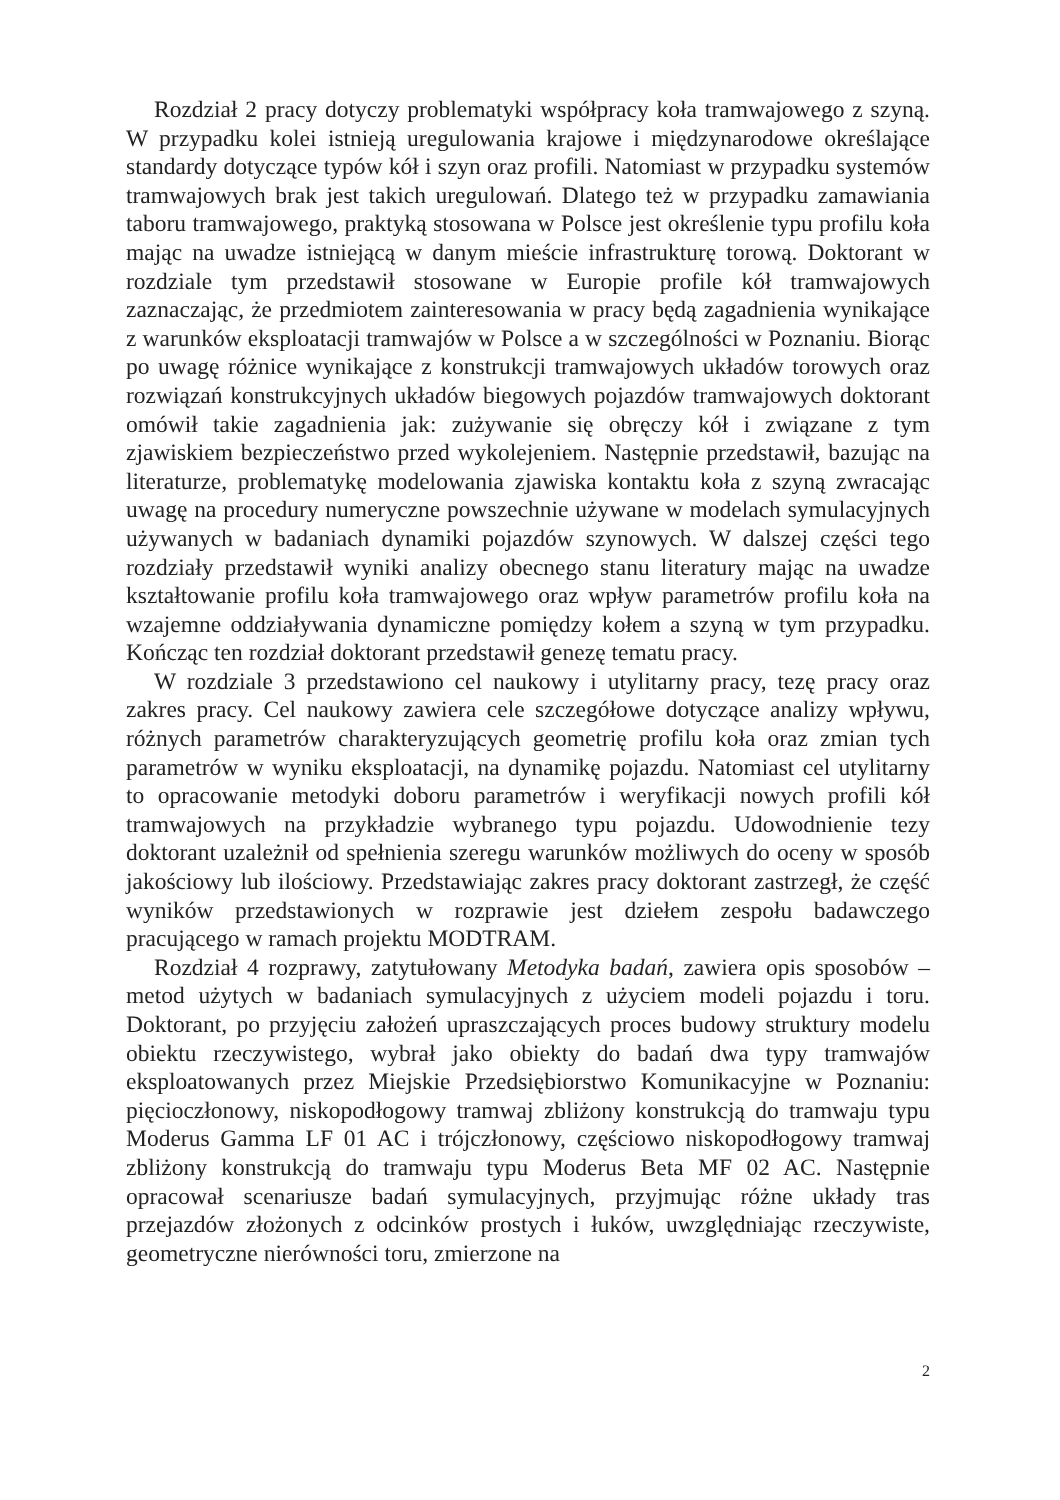Rozdział 2 pracy dotyczy problematyki współpracy koła tramwajowego z szyną. W przypadku kolei istnieją uregulowania krajowe i międzynarodowe określające standardy dotyczące typów kół i szyn oraz profili. Natomiast w przypadku systemów tramwajowych brak jest takich uregulowań. Dlatego też w przypadku zamawiania taboru tramwajowego, praktyką stosowana w Polsce jest określenie typu profilu koła mając na uwadze istniejącą w danym mieście infrastrukturę torową. Doktorant w rozdziale tym przedstawił stosowane w Europie profile kół tramwajowych zaznaczając, że przedmiotem zainteresowania w pracy będą zagadnienia wynikające z warunków eksploatacji tramwajów w Polsce a w szczególności w Poznaniu. Biorąc po uwagę różnice wynikające z konstrukcji tramwajowych układów torowych oraz rozwiązań konstrukcyjnych układów biegowych pojazdów tramwajowych doktorant omówił takie zagadnienia jak: zużywanie się obręczy kół i związane z tym zjawiskiem bezpieczeństwo przed wykolejeniem. Następnie przedstawił, bazując na literaturze, problematykę modelowania zjawiska kontaktu koła z szyną zwracając uwagę na procedury numeryczne powszechnie używane w modelach symulacyjnych używanych w badaniach dynamiki pojazdów szynowych. W dalszej części tego rozdziały przedstawił wyniki analizy obecnego stanu literatury mając na uwadze kształtowanie profilu koła tramwajowego oraz wpływ parametrów profilu koła na wzajemne oddziaływania dynamiczne pomiędzy kołem a szyną w tym przypadku. Kończąc ten rozdział doktorant przedstawił genezę tematu pracy.
W rozdziale 3 przedstawiono cel naukowy i utylitarny pracy, tezę pracy oraz zakres pracy. Cel naukowy zawiera cele szczegółowe dotyczące analizy wpływu, różnych parametrów charakteryzujących geometrię profilu koła oraz zmian tych parametrów w wyniku eksploatacji, na dynamikę pojazdu. Natomiast cel utylitarny to opracowanie metodyki doboru parametrów i weryfikacji nowych profili kół tramwajowych na przykładzie wybranego typu pojazdu. Udowodnienie tezy doktorant uzależnił od spełnienia szeregu warunków możliwych do oceny w sposób jakościowy lub ilościowy. Przedstawiając zakres pracy doktorant zastrzegł, że część wyników przedstawionych w rozprawie jest dziełem zespołu badawczego pracującego w ramach projektu MODTRAM.
Rozdział 4 rozprawy, zatytułowany Metodyka badań, zawiera opis sposobów – metod użytych w badaniach symulacyjnych z użyciem modeli pojazdu i toru. Doktorant, po przyjęciu założeń upraszczających proces budowy struktury modelu obiektu rzeczywistego, wybrał jako obiekty do badań dwa typy tramwajów eksploatowanych przez Miejskie Przedsiębiorstwo Komunikacyjne w Poznaniu: pięcioczłonowy, niskopodłogowy tramwaj zbliżony konstrukcją do tramwaju typu Moderus Gamma LF 01 AC i trójczłonowy, częściowo niskopodłogowy tramwaj zbliżony konstrukcją do tramwaju typu Moderus Beta MF 02 AC. Następnie opracował scenariusze badań symulacyjnych, przyjmując różne układy tras przejazdów złożonych z odcinków prostych i łuków, uwzględniając rzeczywiste, geometryczne nierówności toru, zmierzone na
2